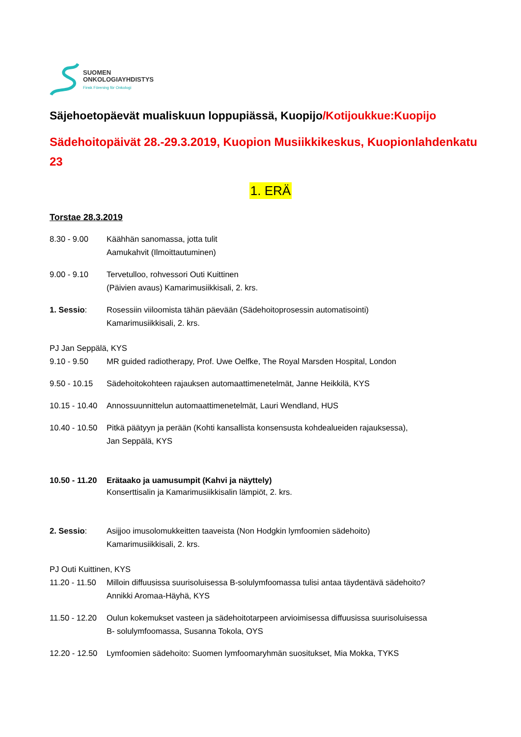SUOMEN
ONKOLOGIAYHDISTYS
Finsk Förening för Onkologi
Säjehoetopäevät mualiskuun loppupiässä, Kuopijo/Kotijoukkue:Kuopijo
Sädehoitopäivät 28.-29.3.2019, Kuopion Musiikkikeskus, Kuopionlahdenkatu 23
1. ERÄ
Torstae 28.3.2019
8.30 - 9.00 Käähhän sanomassa, jotta tulit
Aamukahvit (Ilmoittautuminen)
9.00 - 9.10 Tervetulloo, rohvessori Outi Kuittinen
(Päivien avaus) Kamarimusiikkisali, 2. krs.
1. Sessio: Rosessiin viiloomista tähän päevään (Sädehoitoprosessin automatisointi)
Kamarimusiikkisali, 2. krs.
PJ Jan Seppälä, KYS
9.10 - 9.50 MR guided radiotherapy, Prof. Uwe Oelfke, The Royal Marsden Hospital, London
9.50 - 10.15
Sädehoitokohteen rajauksen automaattimenetelmät, Janne Heikkilä, KYS
10.15 - 10.40
Annossuunnittelun automaattimenetelmät, Lauri Wendland, HUS
10.40 - 10.50
Pitkä päätyyn ja perään (Kohti kansallista konsensusta kohdealueiden rajauksessa),
Jan Seppälä, KYS
10.50 - 11.20
Erätaako ja uamusumpit (Kahvi ja näyttely)
Konserttisalin ja Kamarimusiikkisalin lämpiöt, 2. krs.
2. Sessio: Asijjoo imusolomukkeitten taaveista (Non Hodgkin lymfoomien sädehoito)
Kamarimusiikkisali, 2. krs.
PJ Outi Kuittinen, KYS
11.20 - 11.50
Milloin diffuusissa suurisoluisessa B-solulymfoomassa tulisi antaa täydentävä sädehoito?
Annikki Aromaa-Häyhä, KYS
11.50 - 12.20
Oulun kokemukset vasteen ja sädehoitotarpeen arvioimisessa diffuusissa suurisoluisessa
B- solulymfoomassa, Susanna Tokola, OYS
12.20 - 12.50
Lymfoomien sädehoito: Suomen lymfoomaryhmän suositukset, Mia Mokka, TYKS